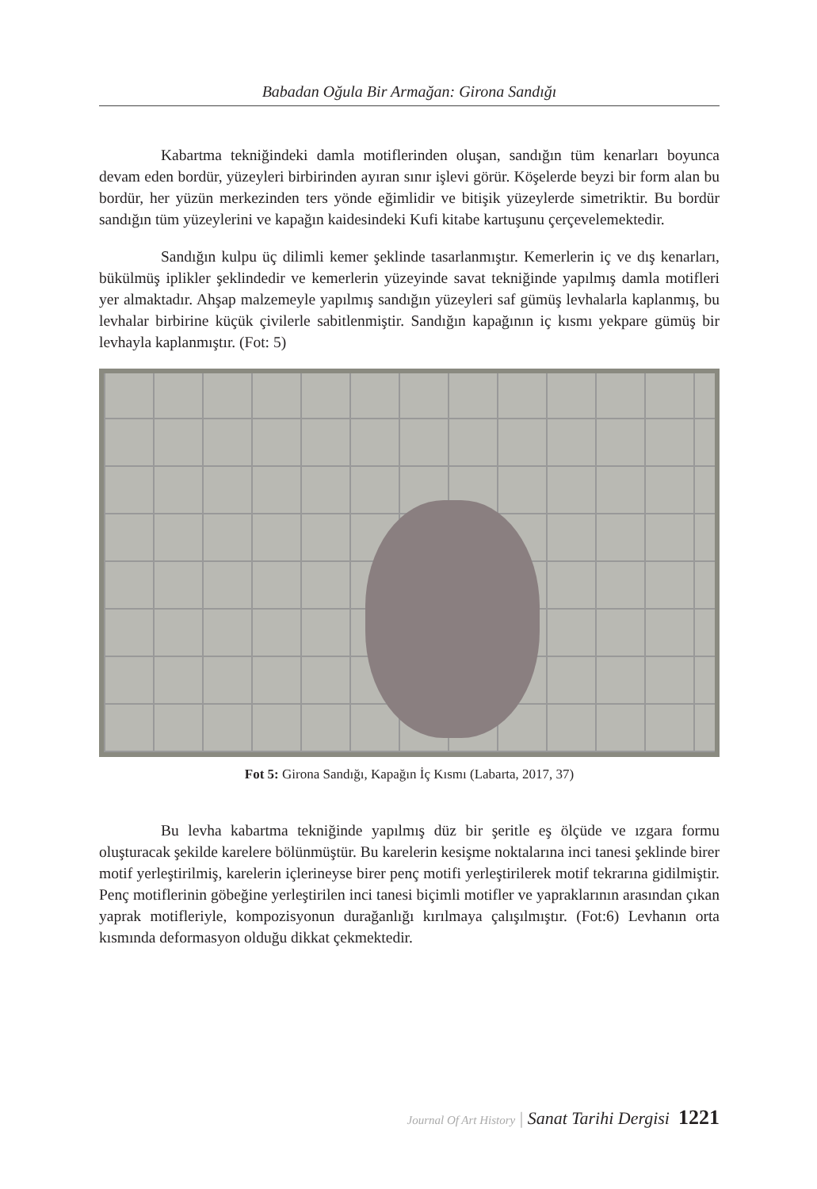Babadan Oğula Bir Armağan: Girona Sandığı
Kabartma tekniğindeki damla motiflerinden oluşan, sandığın tüm kenarları boyunca devam eden bordür, yüzeyleri birbirinden ayıran sınır işlevi görür. Köşelerde beyzi bir form alan bu bordür, her yüzün merkezinden ters yönde eğimlidir ve bitişik yüzeylerde simetriktir. Bu bordür sandığın tüm yüzeylerini ve kapağın kaidesindeki Kufi kitabe kartuşunu çerçevelemektedir.
Sandığın kulpu üç dilimli kemer şeklinde tasarlanmıştır. Kemerlerin iç ve dış kenarları, bükülmüş iplikler şeklindedir ve kemerlerin yüzeyinde savat tekniğinde yapılmış damla motifleri yer almaktadır. Ahşap malzemeyle yapılmış sandığın yüzeyleri saf gümüş levhalarla kaplanmış, bu levhalar birbirine küçük çivilerle sabitlenmiştir. Sandığın kapağının iç kısmı yekpare gümüş bir levhayla kaplanmıştır. (Fot: 5)
Fot 5: Girona Sandığı, Kapağın İç Kısmı (Labarta, 2017, 37)
Bu levha kabartma tekniğinde yapılmış düz bir şeritle eş ölçüde ve ızgara formu oluşturacak şekilde karelere bölünmüştür. Bu karelerin kesişme noktalarına inci tanesi şeklinde birer motif yerleştirilmiş, karelerin içlerineyse birer penç motifi yerleştirilerek motif tekrarına gidilmiştir. Penç motiflerinin göbeğine yerleştirilen inci tanesi biçimli motifler ve yapraklarının arasından çıkan yaprak motifleriyle, kompozisyonun durağanlığı kırılmaya çalışılmıştır. (Fot:6) Levhanın orta kısmında deformasyon olduğu dikkat çekmektedir.
Journal Of Art History | Sanat Tarihi Dergisi 1221